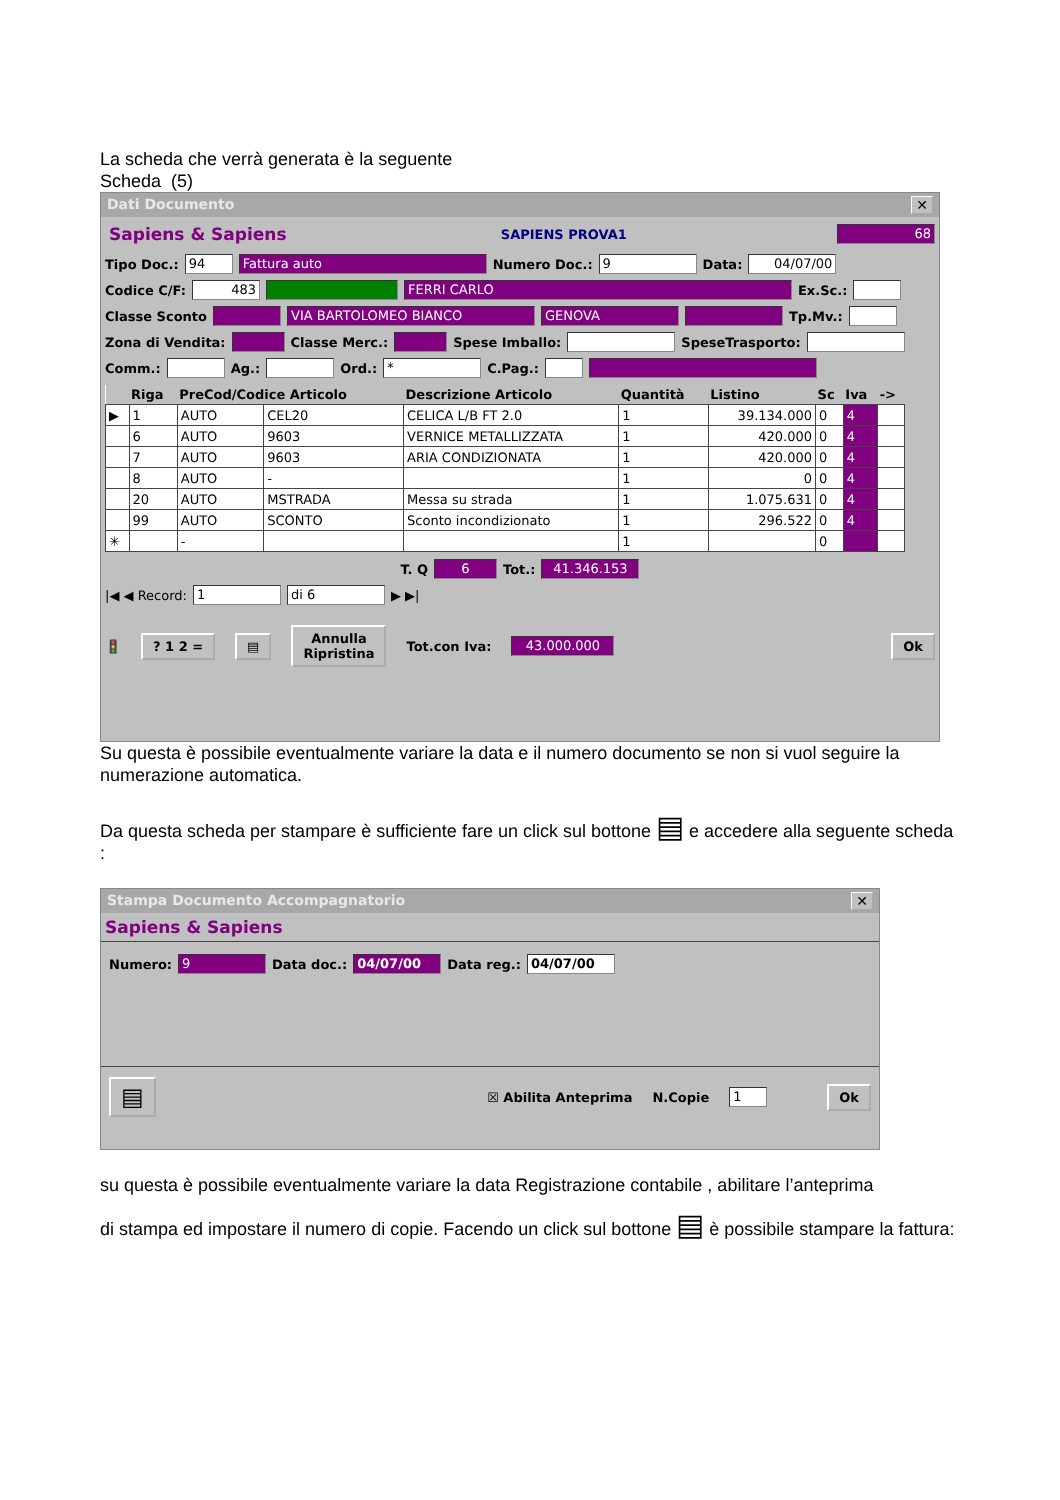La scheda che verrà generata è la seguente
Scheda (5)
Dati Documento ✕
Sapiens & Sapiens SAPIENS PROVA1 68
Tipo Doc.: 94 Fattura auto Numero Doc.: 9 Data: 04/07/00
Codice C/F: 483 FERRI CARLO Ex.Sc.:
Classe Sconto VIA BARTOLOMEO BIANCO GENOVA Tp.Mv.:
Zona di Vendita: Classe Merc.: Spese Imballo: SpeseTrasporto:
Comm.: Ag.: Ord.: * C.Pag.:
| | Riga | PreCod/Codice Articolo | | Descrizione Articolo | Quantità | Listino | Sc | Iva | -> |
| --- | --- | --- | --- | --- | --- | --- | --- | --- | --- |
| ▶ | 1 | AUTO | CEL20 | CELICA L/B FT 2.0 | 1 | 39.134.000 | 0 | 4 | |
| | 6 | AUTO | 9603 | VERNICE METALLIZZATA | 1 | 420.000 | 0 | 4 | |
| | 7 | AUTO | 9603 | ARIA CONDIZIONATA | 1 | 420.000 | 0 | 4 | |
| | 8 | AUTO | - | | 1 | 0 | 0 | 4 | |
| | 20 | AUTO | MSTRADA | Messa su strada | 1 | 1.075.631 | 0 | 4 | |
| | 99 | AUTO | SCONTO | Sconto incondizionato | 1 | 296.522 | 0 | 4 | |
| ✳ | | - | | | 1 | | 0 | | |
T. Q 6 Tot.: 41.346.153
|◀ ◀ Record: 1 di 6 ▶ ▶|
🚦? 1 2 = ▤ Annulla
Ripristina Tot.con Iva: 43.000.000 Ok
Su questa è possibile eventualmente variare la data e il numero documento se non si vuol seguire la numerazione automatica.
Da questa scheda per stampare è sufficiente fare un click sul bottone ▤ e accedere alla seguente scheda :
Stampa Documento Accompagnatorio ✕
Sapiens & Sapiens
Numero: 9 Data doc.: 04/07/00 Data reg.: 04/07/00
▤ ☒ Abilita Anteprima N.Copie 1 Ok
su questa è possibile eventualmente variare la data Registrazione contabile , abilitare l’anteprima
di stampa ed impostare il numero di copie. Facendo un click sul bottone ▤ è possibile stampare la fattura: